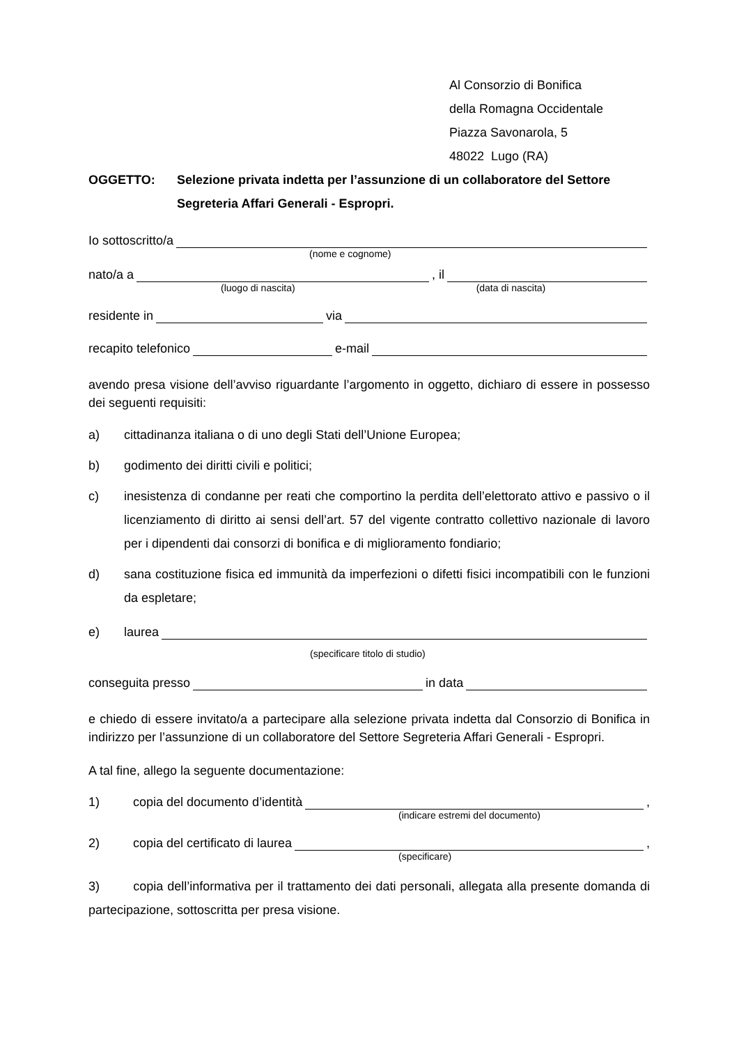Al Consorzio di Bonifica
della Romagna Occidentale
Piazza Savonarola, 5
48022 Lugo (RA)
OGGETTO: Selezione privata indetta per l’assunzione di un collaboratore del Settore Segreteria Affari Generali - Espropri.
Io sottoscritto/a
(nome e cognome)
nato/a a , il
(luogo di nascita) (data di nascita)
residente in via
recapito telefonico e-mail
avendo presa visione dell’avviso riguardante l’argomento in oggetto, dichiaro di essere in possesso dei seguenti requisiti:
a) cittadinanza italiana o di uno degli Stati dell’Unione Europea;
b) godimento dei diritti civili e politici;
c) inesistenza di condanne per reati che comportino la perdita dell’elettorato attivo e passivo o il licenziamento di diritto ai sensi dell’art. 57 del vigente contratto collettivo nazionale di lavoro per i dipendenti dai consorzi di bonifica e di miglioramento fondiario;
d) sana costituzione fisica ed immunità da imperfezioni o difetti fisici incompatibili con le funzioni da espletare;
e) laurea
(specificare titolo di studio)
conseguita presso in data
e chiedo di essere invitato/a a partecipare alla selezione privata indetta dal Consorzio di Bonifica in indirizzo per l’assunzione di un collaboratore del Settore Segreteria Affari Generali - Espropri.
A tal fine, allego la seguente documentazione:
1) copia del documento d’identità ,
(indicare estremi del documento)
2) copia del certificato di laurea ,
(specificare)
3) copia dell’informativa per il trattamento dei dati personali, allegata alla presente domanda di partecipazione, sottoscritta per presa visione.